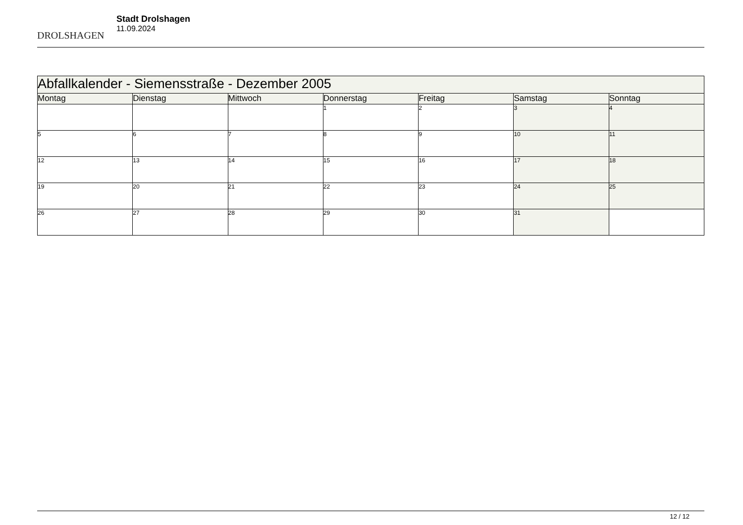DROLSHAGEN
Stadt Drolshagen
11.09.2024
| Abfallkalender - Siemensstraße - Dezember 2005 | | | | | | |
| --- | --- | --- | --- | --- | --- | --- |
| Montag | Dienstag | Mittwoch | Donnerstag | Freitag | Samstag | Sonntag |
| | | | 1 | 2 | 3 | 4 |
| 5 | 6 | 7 | 8 | 9 | 10 | 11 |
| 12 | 13 | 14 | 15 | 16 | 17 | 18 |
| 19 | 20 | 21 | 22 | 23 | 24 | 25 |
| 26 | 27 | 28 | 29 | 30 | 31 | |
12 / 12